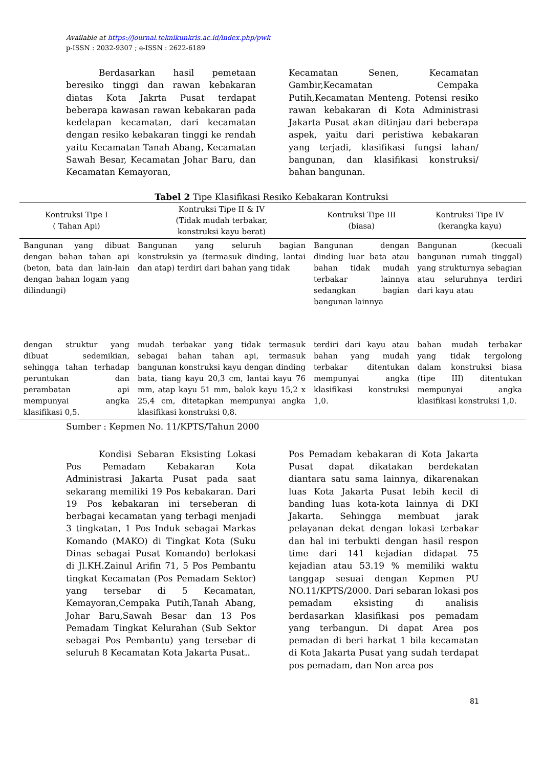Available at https://journal.teknikunkris.ac.id/index.php/pwk
p-ISSN : 2032-9307 ; e-ISSN : 2622-6189
Berdasarkan hasil pemetaan beresiko tinggi dan rawan kebakaran diatas Kota Jakrta Pusat terdapat beberapa kawasan rawan kebakaran pada kedelapan kecamatan, dari kecamatan dengan resiko kebakaran tinggi ke rendah yaitu Kecamatan Tanah Abang, Kecamatan Sawah Besar, Kecamatan Johar Baru, dan Kecamatan Kemayoran,
Kecamatan Senen, Kecamatan Gambir,Kecamatan Cempaka Putih,Kecamatan Menteng. Potensi resiko rawan kebakaran di Kota Administrasi Jakarta Pusat akan ditinjau dari beberapa aspek, yaitu dari peristiwa kebakaran yang terjadi, klasifikasi fungsi lahan/ bangunan, dan klasifikasi konstruksi/ bahan bangunan.
Tabel 2 Tipe Klasifikasi Resiko Kebakaran Kontruksi
| Kontruksi Tipe I ( Tahan Api) | Kontruksi Tipe II & IV (Tidak mudah terbakar, konstruksi kayu berat) | Kontruksi Tipe III (biasa) | Kontruksi Tipe IV (kerangka kayu) |
| --- | --- | --- | --- |
| Bangunan yang dibuat dengan bahan tahan api (beton, bata dan lain-lain dengan bahan logam yang dilindungi) | Bangunan yang seluruh bagian konstruksin ya (termasuk dinding, lantai dan atap) terdiri dari bahan yang tidak | Bangunan dengan dinding luar bata atau bahan tidak mudah terbakar lainnya sedangkan bagian bangunan lainnya | Bangunan (kecuali bangunan rumah tinggal) yang strukturnya sebagian atau seluruhnya terdiri dari kayu atau |
| dengan struktur yang dibuat sedemikian, sehingga tahan terhadap peruntukan dan perambatan api mempunyai angka klasifikasi 0,5. | mudah terbakar yang tidak termasuk sebagai bahan tahan api, termasuk bangunan konstruksi kayu dengan dinding bata, tiang kayu 20,3 cm, lantai kayu 76 mm, atap kayu 51 mm, balok kayu 15,2 x 25,4 cm, ditetapkan mempunyai angka klasifikasi konstruksi 0,8. | terdiri dari kayu atau bahan yang mudah terbakar ditentukan mempunyai angka klasifikasi konstruksi 1,0. | bahan mudah terbakar yang tidak tergolong dalam konstruksi biasa (tipe III) ditentukan mempunyai angka klasifikasi konstruksi 1,0. |
Sumber : Kepmen No. 11/KPTS/Tahun 2000
Kondisi Sebaran Eksisting Lokasi Pos Pemadam Kebakaran Kota Administrasi Jakarta Pusat pada saat sekarang memiliki 19 Pos kebakaran. Dari 19 Pos kebakaran ini terseberan di berbagai kecamatan yang terbagi menjadi 3 tingkatan, 1 Pos Induk sebagai Markas Komando (MAKO) di Tingkat Kota (Suku Dinas sebagai Pusat Komando) berlokasi di Jl.KH.Zainul Arifin 71, 5 Pos Pembantu tingkat Kecamatan (Pos Pemadam Sektor) yang tersebar di 5 Kecamatan, Kemayoran,Cempaka Putih,Tanah Abang, Johar Baru,Sawah Besar dan 13 Pos Pemadam Tingkat Kelurahan (Sub Sektor sebagai Pos Pembantu) yang tersebar di seluruh 8 Kecamatan Kota Jakarta Pusat..
Pos Pemadam kebakaran di Kota Jakarta Pusat dapat dikatakan berdekatan diantara satu sama lainnya, dikarenakan luas Kota Jakarta Pusat lebih kecil di banding luas kota-kota lainnya di DKI Jakarta. Sehingga membuat jarak pelayanan dekat dengan lokasi terbakar dan hal ini terbukti dengan hasil respon time dari 141 kejadian didapat 75 kejadian atau 53.19 % memiliki waktu tanggap sesuai dengan Kepmen PU NO.11/KPTS/2000. Dari sebaran lokasi pos pemadam eksisting di analisis berdasarkan klasifikasi pos pemadam yang terbangun. Di dapat Area pos pemadan di beri harkat 1 bila kecamatan di Kota Jakarta Pusat yang sudah terdapat pos pemadam, dan Non area pos
81